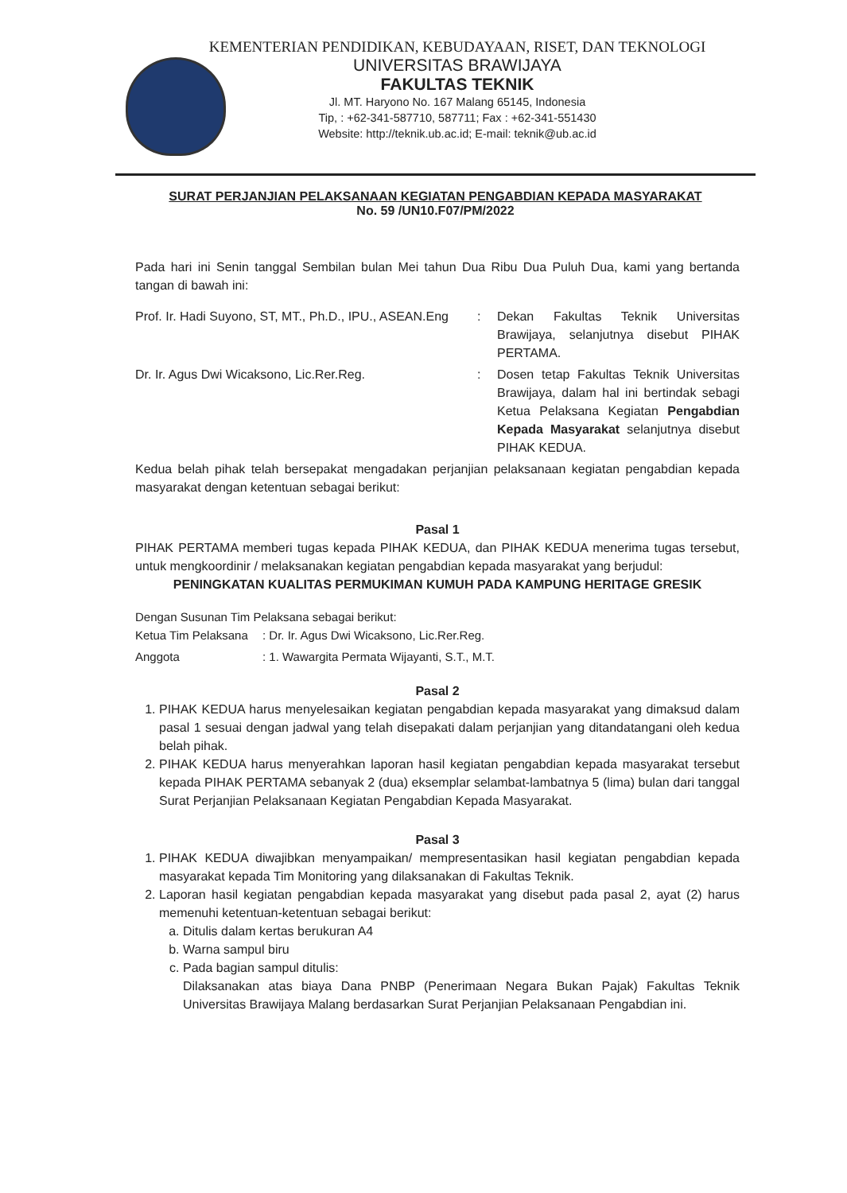KEMENTERIAN PENDIDIKAN, KEBUDAYAAN, RISET, DAN TEKNOLOGI
UNIVERSITAS BRAWIJAYA
FAKULTAS TEKNIK
Jl. MT. Haryono No. 167 Malang 65145, Indonesia
Tip, : +62-341-587710, 587711; Fax : +62-341-551430
Website: http://teknik.ub.ac.id; E-mail: teknik@ub.ac.id
SURAT PERJANJIAN PELAKSANAAN KEGIATAN PENGABDIAN KEPADA MASYARAKAT
No. 59 /UN10.F07/PM/2022
Pada hari ini Senin tanggal Sembilan bulan Mei tahun Dua Ribu Dua Puluh Dua, kami yang bertanda tangan di bawah ini:
| Prof. Ir. Hadi Suyono, ST, MT., Ph.D., IPU., ASEAN.Eng | : | Dekan Fakultas Teknik Universitas Brawijaya, selanjutnya disebut PIHAK PERTAMA. |
| Dr. Ir. Agus Dwi Wicaksono, Lic.Rer.Reg. | : | Dosen tetap Fakultas Teknik Universitas Brawijaya, dalam hal ini bertindak sebagi Ketua Pelaksana Kegiatan Pengabdian Kepada Masyarakat selanjutnya disebut PIHAK KEDUA. |
Kedua belah pihak telah bersepakat mengadakan perjanjian pelaksanaan kegiatan pengabdian kepada masyarakat dengan ketentuan sebagai berikut:
Pasal 1
PIHAK PERTAMA memberi tugas kepada PIHAK KEDUA, dan PIHAK KEDUA menerima tugas tersebut, untuk mengkoordinir / melaksanakan kegiatan pengabdian kepada masyarakat yang berjudul:
PENINGKATAN KUALITAS PERMUKIMAN KUMUH PADA KAMPUNG HERITAGE GRESIK
Dengan Susunan Tim Pelaksana sebagai berikut:
| Ketua Tim Pelaksana | : Dr. Ir. Agus Dwi Wicaksono, Lic.Rer.Reg. |
| Anggota | : 1. Wawargita Permata Wijayanti, S.T., M.T. |
Pasal 2
1. PIHAK KEDUA harus menyelesaikan kegiatan pengabdian kepada masyarakat yang dimaksud dalam pasal 1 sesuai dengan jadwal yang telah disepakati dalam perjanjian yang ditandatangani oleh kedua belah pihak.
2. PIHAK KEDUA harus menyerahkan laporan hasil kegiatan pengabdian kepada masyarakat tersebut kepada PIHAK PERTAMA sebanyak 2 (dua) eksemplar selambat-lambatnya 5 (lima) bulan dari tanggal Surat Perjanjian Pelaksanaan Kegiatan Pengabdian Kepada Masyarakat.
Pasal 3
1. PIHAK KEDUA diwajibkan menyampaikan/ mempresentasikan hasil kegiatan pengabdian kepada masyarakat kepada Tim Monitoring yang dilaksanakan di Fakultas Teknik.
2. Laporan hasil kegiatan pengabdian kepada masyarakat yang disebut pada pasal 2, ayat (2) harus memenuhi ketentuan-ketentuan sebagai berikut:
a. Ditulis dalam kertas berukuran A4
b. Warna sampul biru
c. Pada bagian sampul ditulis:
Dilaksanakan atas biaya Dana PNBP (Penerimaan Negara Bukan Pajak) Fakultas Teknik Universitas Brawijaya Malang berdasarkan Surat Perjanjian Pelaksanaan Pengabdian ini.